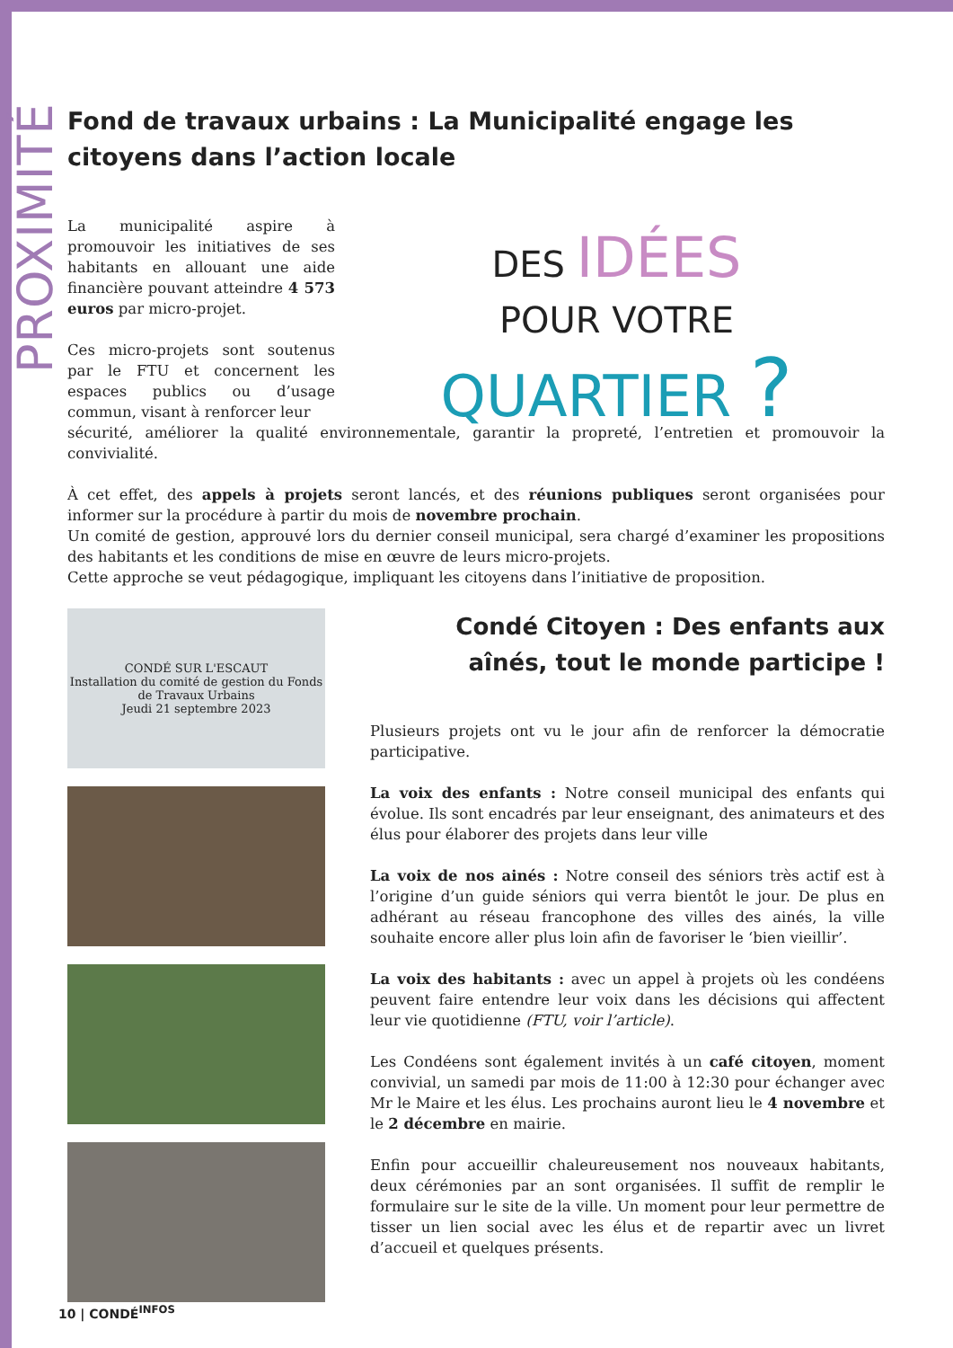PROXIMITÉ
Fond de travaux urbains : La Municipalité engage les citoyens dans l’action locale
La municipalité aspire à promouvoir les initiatives de ses habitants en allouant une aide financière pouvant atteindre 4 573 euros par micro-projet.
Ces micro-projets sont soutenus par le FTU et concernent les espaces publics ou d’usage commun, visant à renforcer leur
DES IDÉES
POUR VOTRE
QUARTIER ?
sécurité, améliorer la qualité environnementale, garantir la propreté, l’entretien et promouvoir la convivialité.
À cet effet, des appels à projets seront lancés, et des réunions publiques seront organisées pour informer sur la procédure à partir du mois de novembre prochain.
Un comité de gestion, approuvé lors du dernier conseil municipal, sera chargé d’examiner les propositions des habitants et les conditions de mise en œuvre de leurs micro-projets.
Cette approche se veut pédagogique, impliquant les citoyens dans l’initiative de proposition.
CONDÉ SUR L'ESCAUT
Installation du comité de gestion du Fonds de Travaux Urbains
Jeudi 21 septembre 2023
Condé Citoyen : Des enfants aux aînés, tout le monde participe !
Plusieurs projets ont vu le jour afin de renforcer la démocratie participative.
La voix des enfants : Notre conseil municipal des enfants qui évolue. Ils sont encadrés par leur enseignant, des animateurs et des élus pour élaborer des projets dans leur ville
La voix de nos ainés : Notre conseil des séniors très actif est à l’origine d’un guide séniors qui verra bientôt le jour. De plus en adhérant au réseau francophone des villes des ainés, la ville souhaite encore aller plus loin afin de favoriser le ‘bien vieillir’.
La voix des habitants : avec un appel à projets où les condéens peuvent faire entendre leur voix dans les décisions qui affectent leur vie quotidienne (FTU, voir l’article).
Les Condéens sont également invités à un café citoyen, moment convivial, un samedi par mois de 11:00 à 12:30 pour échanger avec Mr le Maire et les élus. Les prochains auront lieu le 4 novembre et le 2 décembre en mairie.
Enfin pour accueillir chaleureusement nos nouveaux habitants, deux cérémonies par an sont organisées. Il suffit de remplir le formulaire sur le site de la ville. Un moment pour leur permettre de tisser un lien social avec les élus et de repartir avec un livret d’accueil et quelques présents.
10 | CONDÉ<sup>INFOS</sup>